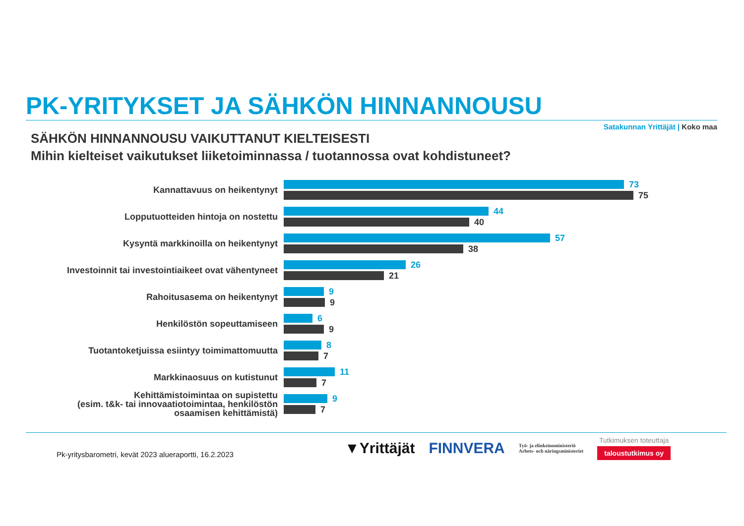PK-YRITYKSET JA SÄHKÖN HINNANNOUSU
Satakunnan Yrittäjät | Koko maa
SÄHKÖN HINNANNOUSU VAIKUTTANUT KIELTEISESTI
Mihin kielteiset vaikutukset liiketoiminnassa / tuotannossa ovat kohdistuneet?
Kannattavuus on heikentynyt
73
75
Lopputuotteiden hintoja on nostettu
44
40
Kysyntä markkinoilla on heikentynyt
57
38
Investoinnit tai investointiaikeet ovat vähentyneet
26
21
Rahoitusasema on heikentynyt
9
9
Henkilöstön sopeuttamiseen
6
9
Tuotantoketjuissa esiintyy toimimattomuutta
8
7
Markkinaosuus on kutistunut
11
7
Kehittämistoimintaa on supistettu
(esim. t&k- tai innovaatiotoimintaa, henkilöstön
osaamisen kehittämistä)
9
7
Pk-yritysbarometri, kevät 2023 alueraportti, 16.2.2023
▼Yrittäjät FINNVERA
Työ- ja elinkeinoministeriö
Arbets- och näringsministeriet
Tutkimuksen toteuttaja
taloustutkimus oy